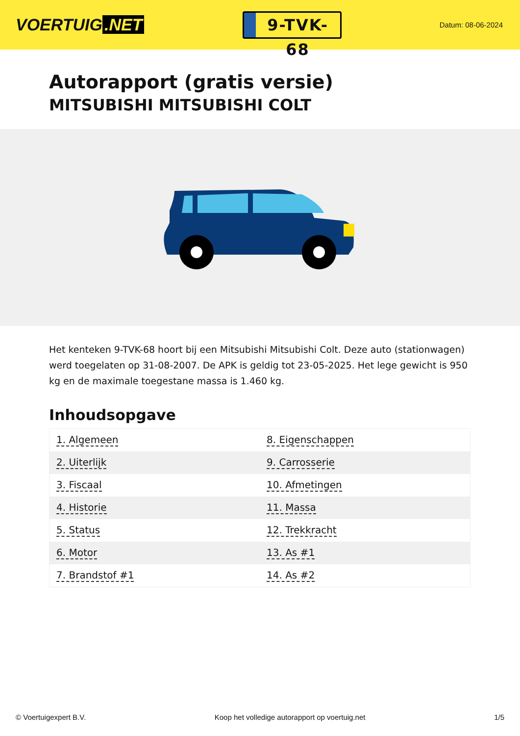VOERTUIG.NET
9-TVK-68
Datum: 08-06-2024
Autorapport (gratis versie)
MITSUBISHI MITSUBISHI COLT
Het kenteken 9-TVK-68 hoort bij een Mitsubishi Mitsubishi Colt. Deze auto (stationwagen) werd toegelaten op 31-08-2007. De APK is geldig tot 23-05-2025. Het lege gewicht is 950 kg en de maximale toegestane massa is 1.460 kg.
Inhoudsopgave
| 1. Algemeen | 8. Eigenschappen |
| 2. Uiterlijk | 9. Carrosserie |
| 3. Fiscaal | 10. Afmetingen |
| 4. Historie | 11. Massa |
| 5. Status | 12. Trekkracht |
| 6. Motor | 13. As #1 |
| 7. Brandstof #1 | 14. As #2 |
© Voertuigexpert B.V. Koop het volledige autorapport op voertuig.net 1/5